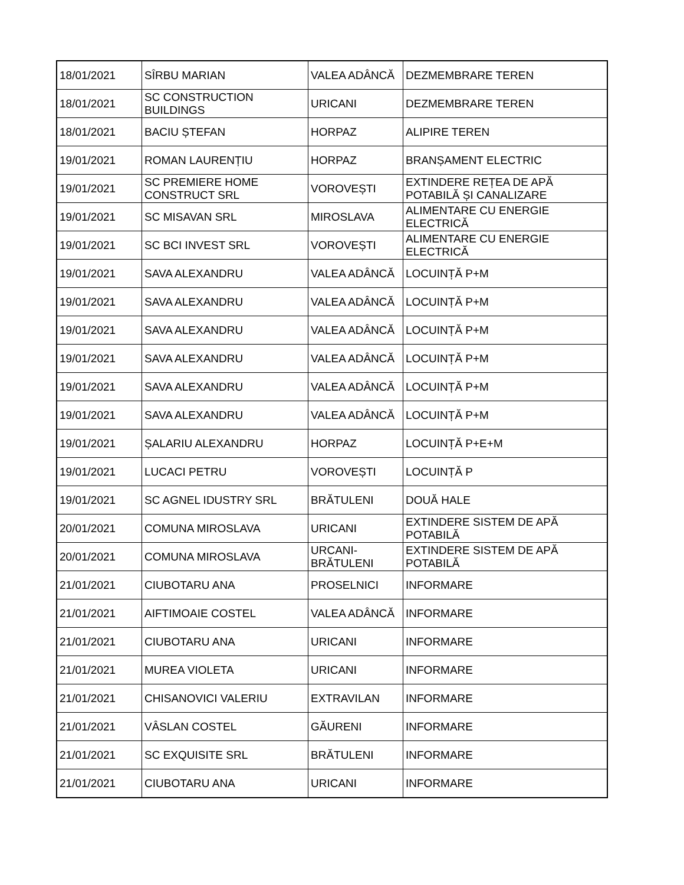| 18/01/2021 | SÎRBU MARIAN | VALEA ADÂNCĂ | DEZMEMBRARE TEREN |
| 18/01/2021 | SC CONSTRUCTION BUILDINGS | URICANI | DEZMEMBRARE TEREN |
| 18/01/2021 | BACIU ȘTEFAN | HORPAZ | ALIPIRE TEREN |
| 19/01/2021 | ROMAN LAURENȚIU | HORPAZ | BRANȘAMENT ELECTRIC |
| 19/01/2021 | SC PREMIERE HOME CONSTRUCT SRL | VOROVEȘTI | EXTINDERE REȚEA DE APĂ POTABILĂ ȘI CANALIZARE |
| 19/01/2021 | SC MISAVAN SRL | MIROSLAVA | ALIMENTARE CU ENERGIE ELECTRICĂ |
| 19/01/2021 | SC BCI INVEST SRL | VOROVEȘTI | ALIMENTARE CU ENERGIE ELECTRICĂ |
| 19/01/2021 | SAVA ALEXANDRU | VALEA ADÂNCĂ | LOCUINȚĂ P+M |
| 19/01/2021 | SAVA ALEXANDRU | VALEA ADÂNCĂ | LOCUINȚĂ P+M |
| 19/01/2021 | SAVA ALEXANDRU | VALEA ADÂNCĂ | LOCUINȚĂ P+M |
| 19/01/2021 | SAVA ALEXANDRU | VALEA ADÂNCĂ | LOCUINȚĂ P+M |
| 19/01/2021 | SAVA ALEXANDRU | VALEA ADÂNCĂ | LOCUINȚĂ P+M |
| 19/01/2021 | SAVA ALEXANDRU | VALEA ADÂNCĂ | LOCUINȚĂ P+M |
| 19/01/2021 | ȘALARIU ALEXANDRU | HORPAZ | LOCUINȚĂ P+E+M |
| 19/01/2021 | LUCACI PETRU | VOROVEȘTI | LOCUINȚĂ P |
| 19/01/2021 | SC AGNEL IDUSTRY SRL | BRĂTULENI | DOUĂ HALE |
| 20/01/2021 | COMUNA MIROSLAVA | URICANI | EXTINDERE SISTEM DE APĂ POTABILĂ |
| 20/01/2021 | COMUNA MIROSLAVA | URCANI-BRĂTULENI | EXTINDERE SISTEM DE APĂ POTABILĂ |
| 21/01/2021 | CIUBOTARU ANA | PROSELNICI | INFORMARE |
| 21/01/2021 | AIFTIMOAIE COSTEL | VALEA ADÂNCĂ | INFORMARE |
| 21/01/2021 | CIUBOTARU ANA | URICANI | INFORMARE |
| 21/01/2021 | MUREA VIOLETA | URICANI | INFORMARE |
| 21/01/2021 | CHISANOVICI VALERIU | EXTRAVILAN | INFORMARE |
| 21/01/2021 | VÂSLAN COSTEL | GĂURENI | INFORMARE |
| 21/01/2021 | SC EXQUISITE SRL | BRĂTULENI | INFORMARE |
| 21/01/2021 | CIUBOTARU ANA | URICANI | INFORMARE |